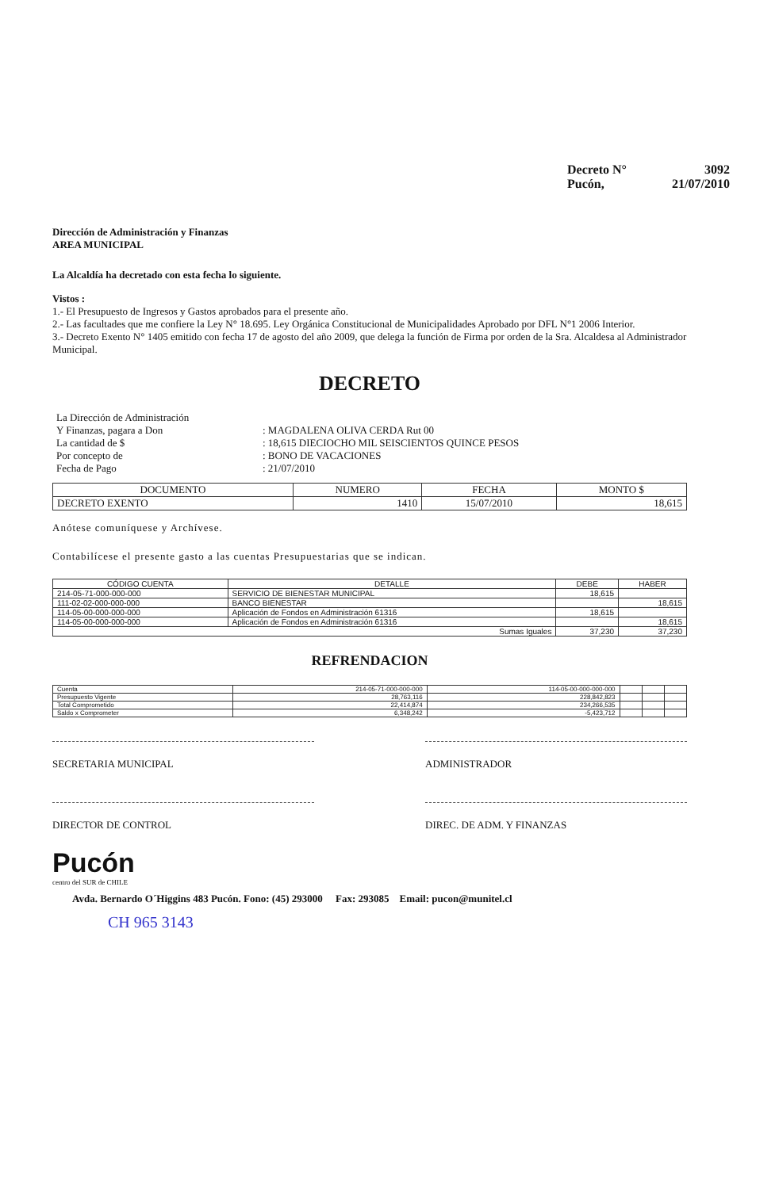Decreto N° 3092
Pucón, 21/07/2010
Dirección de Administración y Finanzas
AREA MUNICIPAL
La Alcaldía ha decretado con esta fecha lo siguiente.
Vistos :
1.- El Presupuesto de Ingresos y Gastos aprobados para el presente año.
2.- Las facultades que me confiere la Ley N° 18.695. Ley Orgánica Constitucional de Municipalidades Aprobado por DFL N°1 2006 Interior.
3.- Decreto Exento N° 1405 emitido con fecha 17 de agosto del año 2009, que delega la función de Firma por orden de la Sra. Alcaldesa al Administrador Municipal.
DECRETO
| La Dirección de Administración | |
| Y Finanzas, pagara a Don | : MAGDALENA OLIVA CERDA Rut 00 |
| La cantidad de $ | : 18,615 DIECIOCHO MIL SEISCIENTOS QUINCE PESOS |
| Por concepto de | : BONO DE VACACIONES |
| Fecha de Pago | : 21/07/2010 |
| DOCUMENTO | NUMERO | FECHA | MONTO $ |
| --- | --- | --- | --- |
| DECRETO EXENTO | 1410 | 15/07/2010 | 18,615 |
Anótese comuníquese y Archívese.
Contabilícese el presente gasto a las cuentas Presupuestarias que se indican.
| CÓDIGO CUENTA | DETALLE | DEBE | HABER |
| --- | --- | --- | --- |
| 214-05-71-000-000-000 | SERVICIO DE BIENESTAR MUNICIPAL | 18,615 | |
| 111-02-02-000-000-000 | BANCO BIENESTAR | | 18,615 |
| 114-05-00-000-000-000 | Aplicación de Fondos en Administración 61316 | 18,615 | |
| 114-05-00-000-000-000 | Aplicación de Fondos en Administración 61316 | | 18,615 |
| Sumas Iguales | | 37,230 | 37,230 |
REFRENDACION
| Cuenta | 214-05-71-000-000-000 | 114-05-00-000-000-000 | | | |
| Presupuesto Vigente | 28,763,116 | 228,842,823 | | | |
| Total Comprometido | 22,414,874 | 234,266,535 | | | |
| Saldo x Comprometer | 6,348,242 | -5,423,712 | | | |
SECRETARIA MUNICIPAL ADMINISTRADOR
DIRECTOR DE CONTROL DIREC. DE ADM. Y FINANZAS
Pucón
centro del SUR de CHILE
Avda. Bernardo O´Higgins 483 Pucón. Fono: (45) 293000 Fax: 293085 Email: pucon@munitel.cl
CH 965 3143